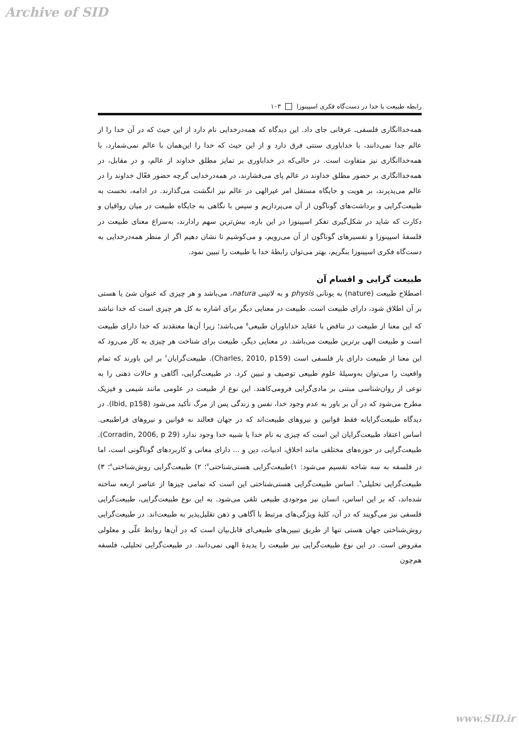Archive of SID
رابطه طبیعت با خدا در دست‌گاه فکری اسپینوزا ۱۰۳
همه‌خداانگاری فلسفی‌ـ عرفانی جای داد. این دیدگاه که همه‌درخدایی نام دارد از این حیث که در آن خدا را از عالم جدا نمی‌دانند، با خداباوری سنتی فرق دارد و از این حیث که خدا را این‌همان با عالم نمی‌شمارد، با همه‌خداانگاری نیز متفاوت است. در حالی‌که در خداباوری بر تمایز مطلق خداوند از عالم، و در مقابل، در همه‌خداانگاری بر حضور مطلق خداوند در عالم پای می‌فشارند، در همه‌درخدایی گرچه حضور فعّال خداوند را در عالم می‌پذیرند، بر هویت و جایگاه مستقل امر غیرالهی در عالم نیز انگشت می‌گذارند. در ادامه، نخست به طبیعت‌گرایی و برداشت‌های گوناگون از آن می‌پردازیم و سپس با نگاهی به جایگاه طبیعت در میان رواقیان و دکارت که شاید در شکل‌گیری تفکر اسپینوزا در این باره، بیش‌ترین سهم رادارند، به‌سراغ معنای طبیعت در فلسفۀ اسپینوزا و تفسیرهای گوناگون از آن می‌رویم، و می‌کوشیم تا نشان دهیم اگر از منظر همه‌درخدایی به دست‌گاه فکری اسپینوزا بنگریم، بهتر می‌توان رابطۀ خدا با طبیعت را تبیین نمود.
طبیعت گرایی و اقسام آن
اصطلاح طبیعت (nature) به یونانی physis و به لاتینی natura، می‌باشد و هر چیزی که عنوان شئ یا هستی بر آن اطلاق شود، دارای طبیعت است. طبیعت در معنایی دیگر برای اشاره به کل هر چیزی است که خدا نباشد که این معنا از طبیعت در تناقض با عقاید خداباوران طبیعی<sup>۵</sup> می‌باشد؛ زیرا آن‌ها معتقدند که خدا دارای طبیعت است و طبیعت الهی برترین طبیعت می‌باشد. در معنایی دیگر، طبیعت برای شناخت هر چیزی به کار می‌رود که این معنا از طبیعت دارای بار فلسفی است (Charles, 2010, p159). طبیعت‌گرایان<sup>۶</sup> بر این باورند که تمام واقعیت را می‌توان به‌وسیلۀ علوم طبیعی توصیف و تبیین کرد. در طبیعت‌گرایی، آگاهی و حالات ذهنی را به نوعی از روان‌شناسی مبتنی بر مادی‌گرایی فرومی‌کاهند. این نوع از طبیعت در علومی مانند شیمی و فیزیک مطرح می‌شود که در آن بر باور به عدم وجود خدا، نفس و زندگی پس از مرگ تأکید می‌شود (Ibid, p158). در دیدگاه طبیعت‌گرایانه فقط قوانین و نیروهای طبیعت‌اند که در جهان فعالند نه قوانین و نیروهای فراطبیعی. اساس اعتقاد طبیعت‌گرایان این است که چیزی به نام خدا یا شبیه خدا وجود ندارد (Corradin, 2006, p 29). طبیعت‌گرایی در حوزه‌های مختلفی مانند اخلاق، ادبیات، دین و ... دارای معانی و کاربردهای گوناگونی است، اما در فلسفه به سه شاخه تقسیم می‌شود: ۱)طبیعت‌گرایی هستی‌شناختی<sup>۷</sup>؛ ۲) طبیعت‌گرایی روش‌شناختی<sup>۸</sup>؛ ۳) طبیعت‌گرایی تحلیلی<sup>۹</sup>. اساس طبیعت‌گرایی هستی‌شناختی این است که تمامی چیزها از عناصر اربعه ساخته شده‌اند، که بر این اساس، انسان نیز موجودی طبیعی تلقی می‌شود. به این نوع طبیعت‌گرایی، طبیعت‌گرایی فلسفی نیز می‌گویند که در آن، کلیۀ ویژگی‌های مرتبط با آگاهی و ذهن تقلیل‌پذیر به طبیعت‌اند. در طبیعت‌گرایی روش‌شناختی جهان هستی تنها از طریق تبیین‌های طبیعی‌ای قابل‌بیان است که در آن‌ها روابط علّی و معلولی مفروض است. در این نوع طبیعت‌گرایی نیز طبیعت را پدیدۀ الهی نمی‌دانند. در طبیعت‌گرایی تحلیلی، فلسفه هم‌چون
www.SID.ir